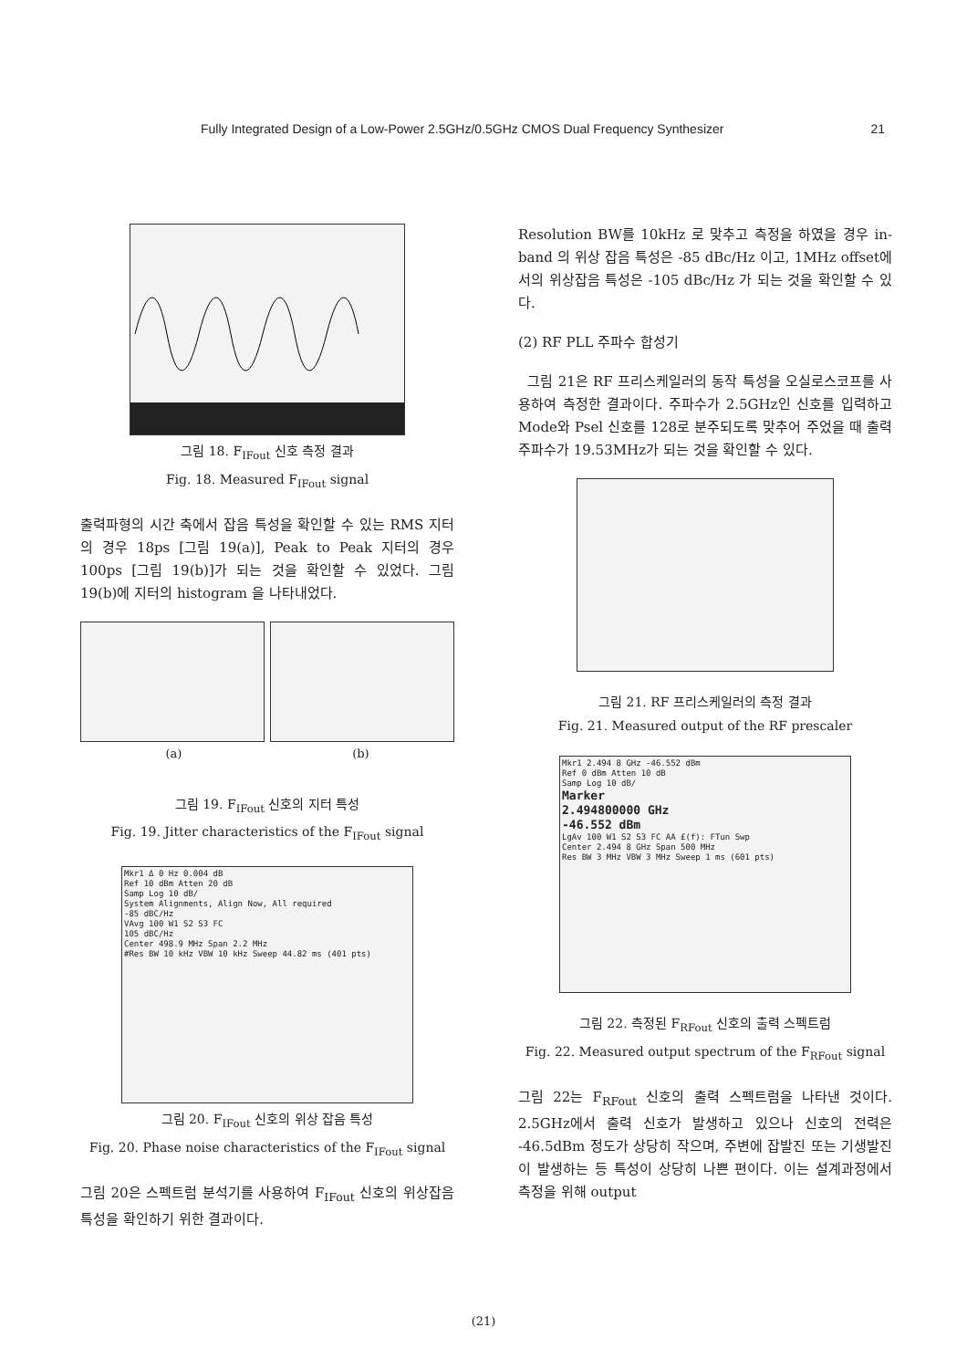Fully Integrated Design of a Low-Power 2.5GHz/0.5GHz CMOS Dual Frequency Synthesizer 21
그림 18. F<sub>IFout</sub> 신호 측정 결과
Fig. 18. Measured F<sub>IFout</sub> signal
출력파형의 시간 축에서 잡음 특성을 확인할 수 있는 RMS 지터의 경우 18ps [그림 19(a)], Peak to Peak 지터의 경우 100ps [그림 19(b)]가 되는 것을 확인할 수 있었다. 그림 19(b)에 지터의 histogram 을 나타내었다.
(a) (b)
그림 19. F<sub>IFout</sub> 신호의 지터 특성
Fig. 19. Jitter characteristics of the F<sub>IFout</sub> signal
Mkr1 Δ 0 Hz 0.004 dB
Ref 10 dBm Atten 20 dB
Samp Log 10 dB/
System Alignments, Align Now, All required
-85 dBC/Hz
VAvg 100 W1 S2 S3 FC
105 dBC/Hz
Center 498.9 MHz Span 2.2 MHz
#Res BW 10 kHz VBW 10 kHz Sweep 44.82 ms (401 pts)
그림 20. F<sub>IFout</sub> 신호의 위상 잡음 특성
Fig. 20. Phase noise characteristics of the F<sub>IFout</sub> signal
그림 20은 스펙트럼 분석기를 사용하여 F<sub>IFout</sub> 신호의 위상잡음 특성을 확인하기 위한 결과이다.
Resolution BW를 10kHz 로 맞추고 측정을 하였을 경우 in-band 의 위상 잡음 특성은 -85 dBc/Hz 이고, 1MHz offset에서의 위상잡음 특성은 -105 dBc/Hz 가 되는 것을 확인할 수 있다.
(2) RF PLL 주파수 합성기
그림 21은 RF 프리스케일러의 동작 특성을 오실로스코프를 사용하여 측정한 결과이다. 주파수가 2.5GHz인 신호를 입력하고 Mode와 Psel 신호를 128로 분주되도록 맞추어 주었을 때 출력 주파수가 19.53MHz가 되는 것을 확인할 수 있다.
그림 21. RF 프리스케일러의 측정 결과
Fig. 21. Measured output of the RF prescaler
Mkr1 2.494 8 GHz -46.552 dBm
Ref 0 dBm Atten 10 dB
Samp Log 10 dB/
Marker
2.494800000 GHz
-46.552 dBm
LgAv 100 W1 S2 S3 FC AA £(f): FTun Swp
Center 2.494 8 GHz Span 500 MHz
Res BW 3 MHz VBW 3 MHz Sweep 1 ms (601 pts)
그림 22. 측정된 F<sub>RFout</sub> 신호의 출력 스펙트럼
Fig. 22. Measured output spectrum of the F<sub>RFout</sub> signal
그림 22는 F<sub>RFout</sub> 신호의 출력 스펙트럼을 나타낸 것이다. 2.5GHz에서 출력 신호가 발생하고 있으나 신호의 전력은 -46.5dBm 정도가 상당히 작으며, 주변에 잡발진 또는 기생발진이 발생하는 등 특성이 상당히 나쁜 편이다. 이는 설계과정에서 측정을 위해 output
(21)